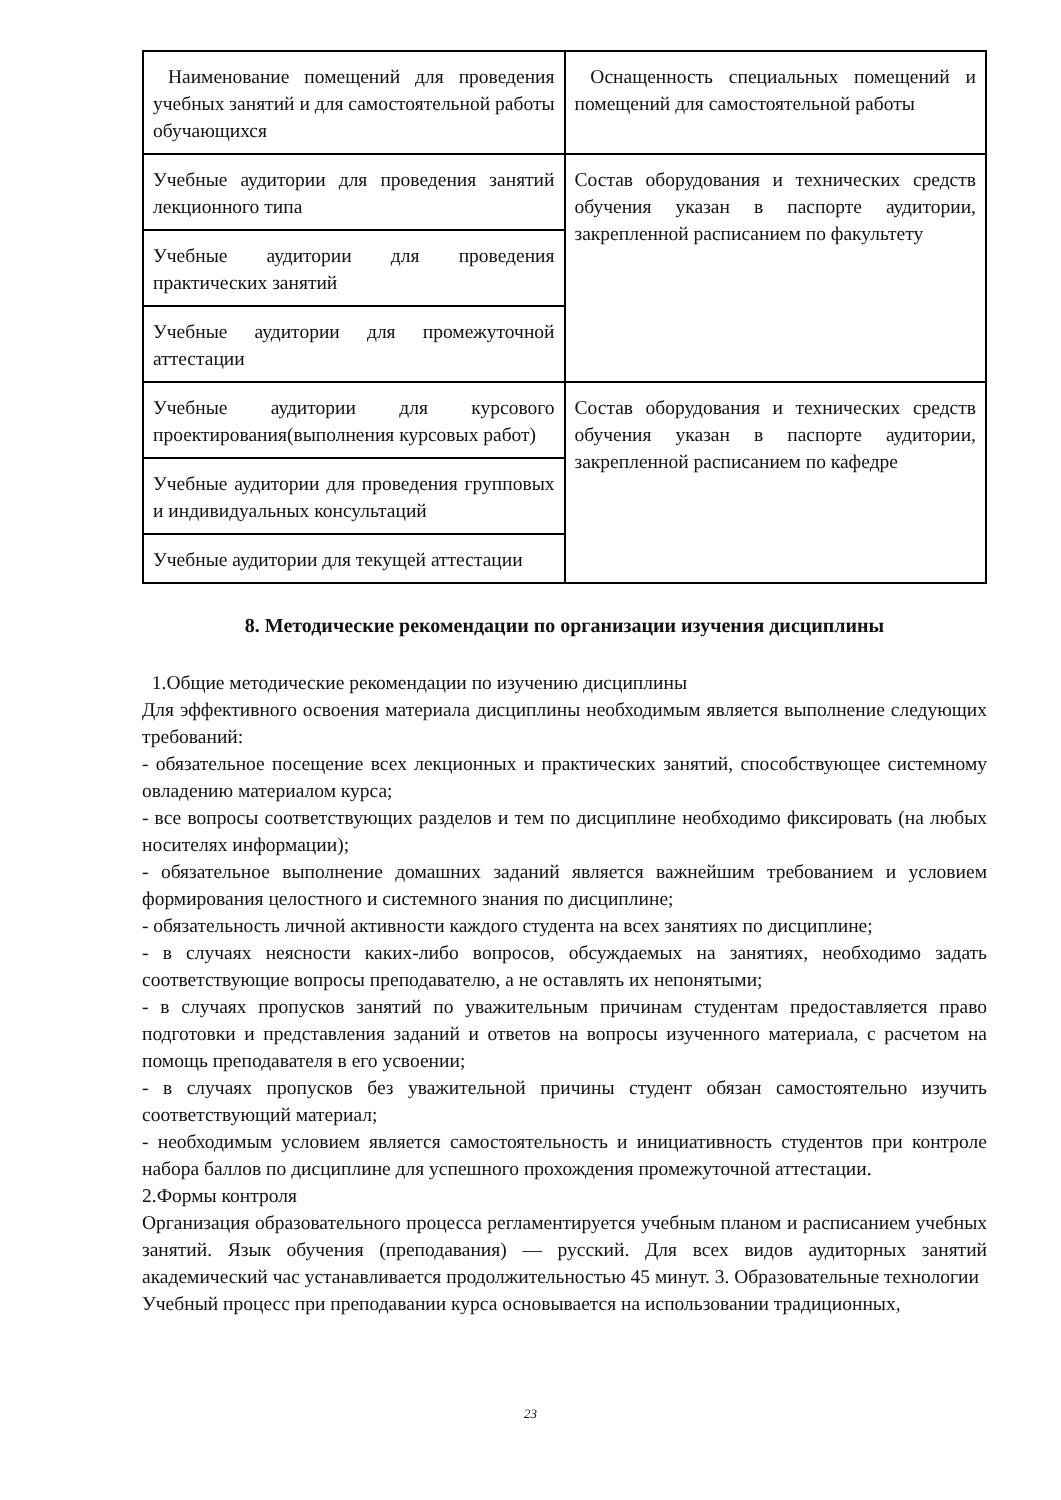| Наименование помещений для проведения учебных занятий и для самостоятельной работы обучающихся | Оснащенность специальных помещений и помещений для самостоятельной работы |
| Учебные аудитории для проведения занятий лекционного типа | Состав оборудования и технических средств обучения указан в паспорте аудитории, закрепленной расписанием по факультету |
| Учебные аудитории для проведения практических занятий | |
| Учебные аудитории для промежуточной аттестации | |
| Учебные аудитории для курсового проектирования(выполнения курсовых работ) | Состав оборудования и технических средств обучения указан в паспорте аудитории, закрепленной расписанием по кафедре |
| Учебные аудитории для проведения групповых и индивидуальных консультаций | |
| Учебные аудитории для текущей аттестации | |
8. Методические рекомендации по организации изучения дисциплины
1.Общие методические рекомендации по изучению дисциплины
Для эффективного освоения материала дисциплины необходимым является выполнение следующих требований:
- обязательное посещение всех лекционных и практических занятий, способствующее системному овладению материалом курса;
- все вопросы соответствующих разделов и тем по дисциплине необходимо фиксировать (на любых носителях информации);
- обязательное выполнение домашних заданий является важнейшим требованием и условием формирования целостного и системного знания по дисциплине;
- обязательность личной активности каждого студента на всех занятиях по дисциплине;
- в случаях неясности каких-либо вопросов, обсуждаемых на занятиях, необходимо задать соответствующие вопросы преподавателю, а не оставлять их непонятыми;
- в случаях пропусков занятий по уважительным причинам студентам предоставляется право подготовки и представления заданий и ответов на вопросы изученного материала, с расчетом на помощь преподавателя в его усвоении;
- в случаях пропусков без уважительной причины студент обязан самостоятельно изучить соответствующий материал;
- необходимым условием является самостоятельность и инициативность студентов при контроле набора баллов по дисциплине для успешного прохождения промежуточной аттестации.
2.Формы контроля
Организация образовательного процесса регламентируется учебным планом и расписанием учебных занятий. Язык обучения (преподавания) — русский. Для всех видов аудиторных занятий академический час устанавливается продолжительностью 45 минут. 3. Образовательные технологии
Учебный процесс при преподавании курса основывается на использовании традиционных,
23